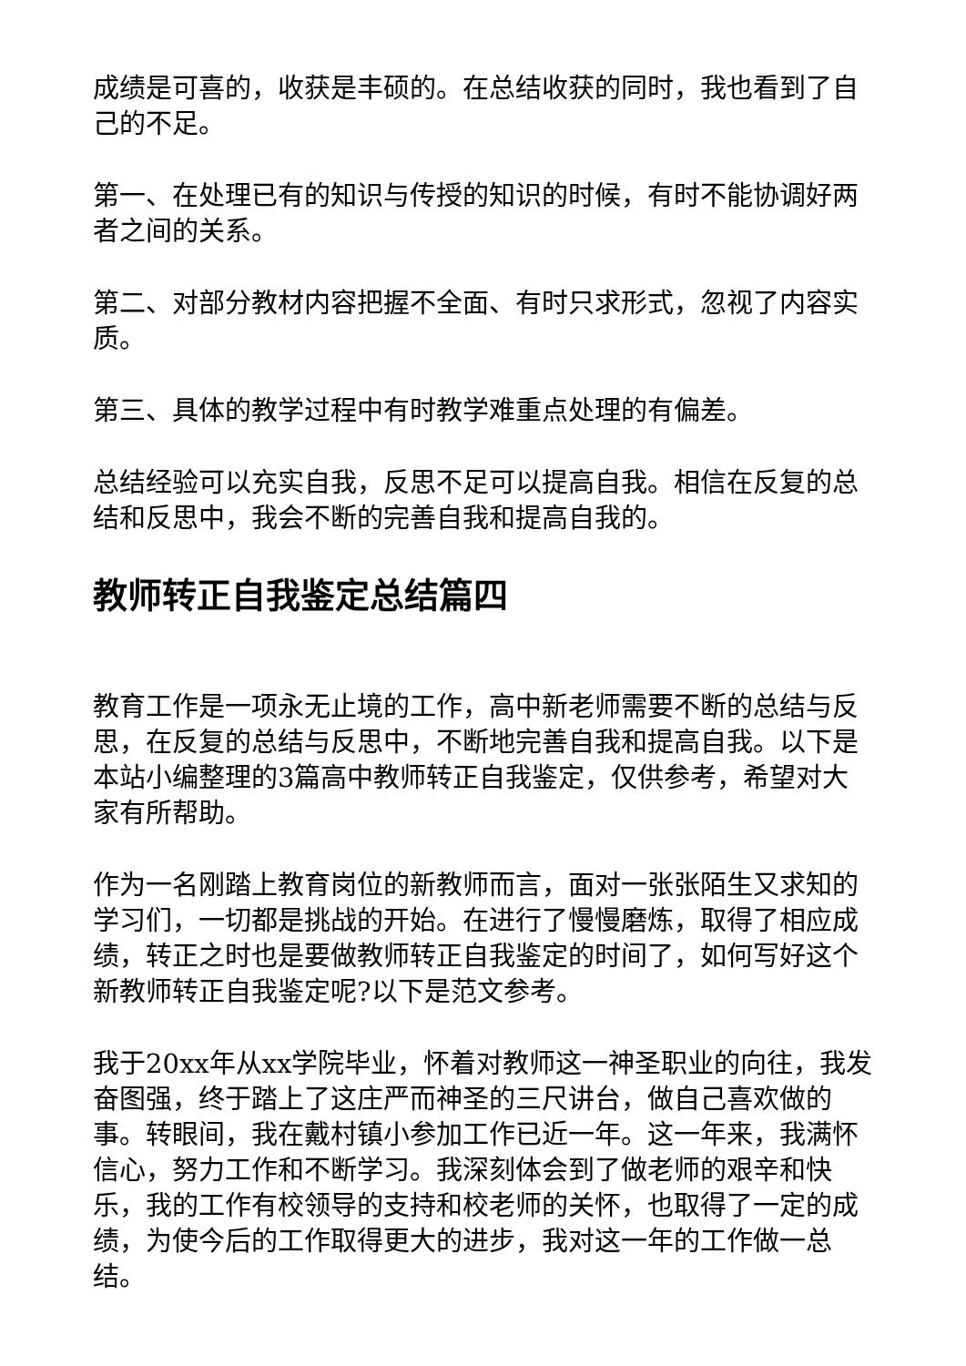成绩是可喜的，收获是丰硕的。在总结收获的同时，我也看到了自己的不足。
第一、在处理已有的知识与传授的知识的时候，有时不能协调好两者之间的关系。
第二、对部分教材内容把握不全面、有时只求形式，忽视了内容实质。
第三、具体的教学过程中有时教学难重点处理的有偏差。
总结经验可以充实自我，反思不足可以提高自我。相信在反复的总结和反思中，我会不断的完善自我和提高自我的。
教师转正自我鉴定总结篇四
教育工作是一项永无止境的工作，高中新老师需要不断的总结与反思，在反复的总结与反思中，不断地完善自我和提高自我。以下是本站小编整理的3篇高中教师转正自我鉴定，仅供参考，希望对大家有所帮助。
作为一名刚踏上教育岗位的新教师而言，面对一张张陌生又求知的学习们，一切都是挑战的开始。在进行了慢慢磨炼，取得了相应成绩，转正之时也是要做教师转正自我鉴定的时间了，如何写好这个新教师转正自我鉴定呢?以下是范文参考。
我于20xx年从xx学院毕业，怀着对教师这一神圣职业的向往，我发奋图强，终于踏上了这庄严而神圣的三尺讲台，做自己喜欢做的事。转眼间，我在戴村镇小参加工作已近一年。这一年来，我满怀信心，努力工作和不断学习。我深刻体会到了做老师的艰辛和快乐，我的工作有校领导的支持和校老师的关怀，也取得了一定的成绩，为使今后的工作取得更大的进步，我对这一年的工作做一总结。